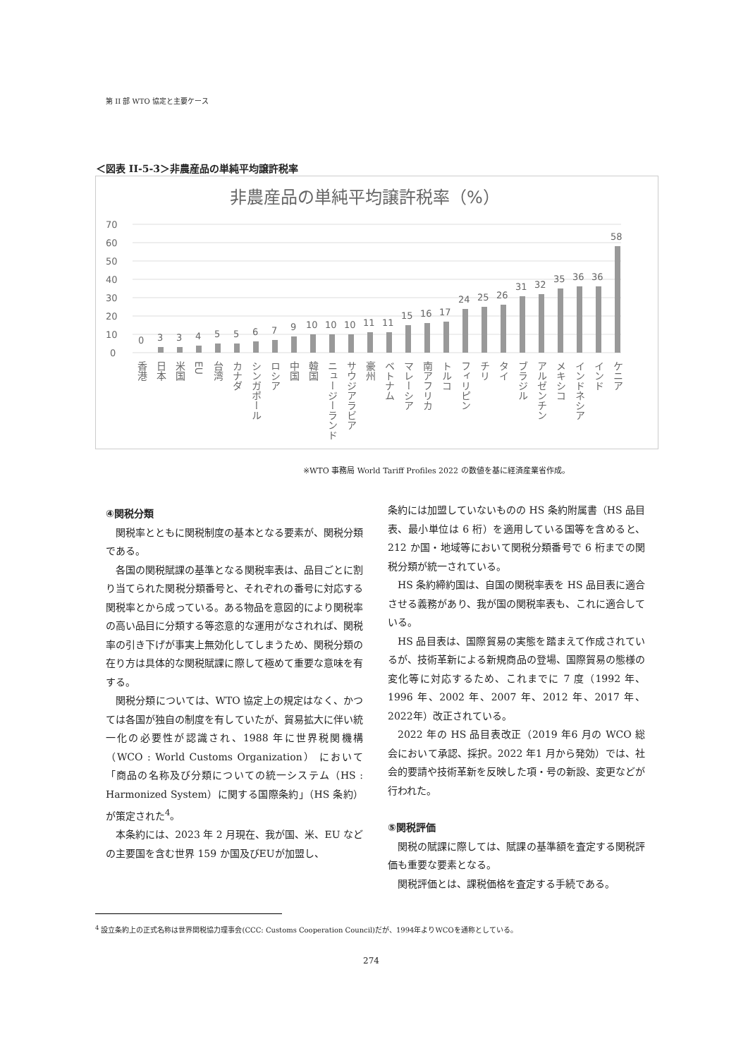第 II 部 WTO 協定と主要ケース
＜図表 II-5-3＞非農産品の単純平均譲許税率
非農産品の単純平均譲許税率（%）
70
60
50
40
30
20
10
0
0
3
3
4
5
5
6
7
9
10
10
10
11
11
15
16
17
24
25
26
31
32
35
36
36
58
香港
日本
米国
EU
台湾
カナダ
シンガポール
ロシア
中国
韓国
ニュージーランド
サウジアラビア
豪州
ベトナム
マレーシア
南アフリカ
トルコ
フィリピン
チリ
タイ
ブラジル
アルゼンチン
メキシコ
インドネシア
インド
ケニア
※WTO 事務局 World Tariff Profiles 2022 の数値を基に経済産業省作成。
④関税分類
関税率とともに関税制度の基本となる要素が、関税分類である。
各国の関税賦課の基準となる関税率表は、品目ごとに割り当てられた関税分類番号と、それぞれの番号に対応する関税率とから成っている。ある物品を意図的により関税率の高い品目に分類する等恣意的な運用がなされれば、関税率の引き下げが事実上無効化してしまうため、関税分類の在り方は具体的な関税賦課に際して極めて重要な意味を有する。
関税分類については、WTO 協定上の規定はなく、かつては各国が独自の制度を有していたが、貿易拡大に伴い統一化の必要性が認識され、1988 年に世界税関機構（WCO : World Customs Organization） において「商品の名称及び分類についての統一システム（HS : Harmonized System）に関する国際条約」（HS 条約）が策定された<sup>4</sup>。
本条約には、2023 年 2 月現在、我が国、米、EU などの主要国を含む世界 159 か国及びEUが加盟し、
条約には加盟していないものの HS 条約附属書（HS 品目表、最小単位は 6 桁）を適用している国等を含めると、212 か国・地域等において関税分類番号で 6 桁までの関税分類が統一されている。
HS 条約締約国は、自国の関税率表を HS 品目表に適合させる義務があり、我が国の関税率表も、これに適合している。
HS 品目表は、国際貿易の実態を踏まえて作成されているが、技術革新による新規商品の登場、国際貿易の態様の変化等に対応するため、これまでに 7 度（1992 年、1996 年、2002 年、2007 年、2012 年、2017 年、2022年）改正されている。
2022 年の HS 品目表改正（2019 年6 月の WCO 総会において承認、採択。2022 年1 月から発効）では、社会的要請や技術革新を反映した項・号の新設、変更などが行われた。
⑤関税評価
関税の賦課に際しては、賦課の基準額を査定する関税評価も重要な要素となる。
関税評価とは、課税価格を査定する手続である。
<sup>4</sup> 設立条約上の正式名称は世界関税協力理事会(CCC: Customs Cooperation Council)だが、1994年よりWCOを通称としている。
274